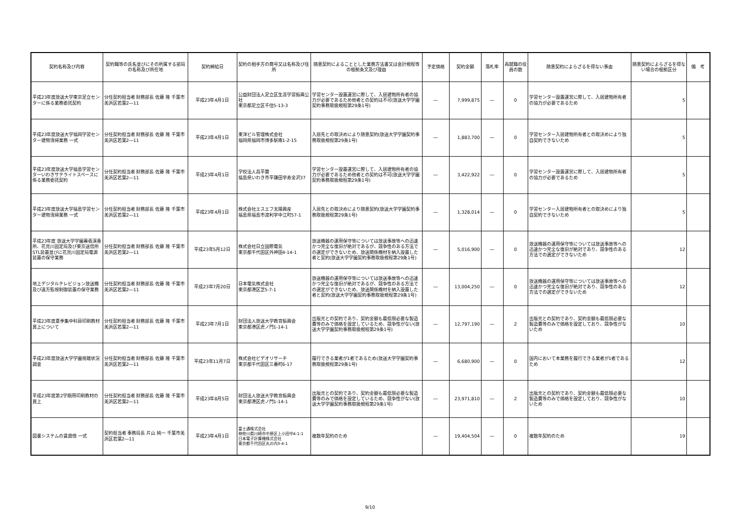| 契約名称及び内容 | 契約職等の氏名並びにその所属する部局の名称及び所在地 | 契約締結日 | 契約の相手方の商号又は名称及び住所 | 随意契約によることとした業務方法書又は会計規程等の根拠条文及び理由 | 予定価格 | 契約金額 | 落札率 | 再就職の役員の数 | 随意契約によらざるを得ない事由 | 随意契約によらざるを得ない場合の根拠区分 | 備 考 |
| --- | --- | --- | --- | --- | --- | --- | --- | --- | --- | --- | --- |
| 平成23年度放送大学東京足立センターに係る業務委託契約 | 分任契約担当者 財務部長 佐藤 隆 千葉市美浜区若葉2―11 | 平成23年4月1日 | 公益財団法人足立区生涯学習振興公社 東京都足立区千住5-13-3 | 学習センター設置運営に際して、入居建物所有者の協力が必要であるため他者との契約は不可(放送大学学園契約事務取扱規程第29条1号) | ― | 7,999,875 | ― | 0 | 学習センター設置運営に際して、入居建物所有者の協力が必要であるため | 5 | |
| 平成23年度放送大学福岡学習センター建物清掃業務 一式 | 分任契約担当者 財務部長 佐藤 隆 千葉市美浜区若葉2―11 | 平成23年4月1日 | 東洋ビル管理株式会社 福岡県福岡市博多駅南1-2-15 | 入居先との取決めにより随意契約(放送大学学園契約事務取扱規程第29条1号) | ― | 1,883,700 | ― | 0 | 学習センター入居建物所有者との取決めにより独自契約できないため | 5 | |
| 平成23年度放送大学福島学習センターいわきサテライトスペースに係る業務委託契約 | 分任契約担当者 財務部長 佐藤 隆 千葉市美浜区若葉2―11 | 平成23年4月1日 | 学校法人昌平黌 福島県いわき市平鎌田字寿金沢37 | 学習センター設置運営に際して、入居建物所有者の協力が必要であるため他者との契約は不可(放送大学学園契約事務取扱規程第29条1号) | ― | 3,422,922 | ― | 0 | 学習センター設置運営に際して、入居建物所有者の協力が必要であるため | 5 | |
| 平成23年度放送大学福島学習センター建物清掃業務 一式 | 分任契約担当者 財務部長 佐藤 隆 千葉市美浜区若葉2―11 | 平成23年4月1日 | 株式会社エスエフ太陽興産 福島県福島市渡利字中江町57-1 | 入居先との取決めにより随意契約(放送大学学園契約事務取扱規程第29条1号) | ― | 1,328,014 | ― | 0 | 学習センター入居建物所有者との取決めにより独自契約できないため | 5 | |
| 平成23年度 放送大学学園幕張演奏所、花見川固定局及び東京送信所STL装置並びに花見川固定局電源装置の保守業務 | 分任契約担当者 財務部長 佐藤 隆 千葉市美浜区若葉2―11 | 平成23年5月12日 | 株式会社日立国際電気 東京都千代田区外神田4-14-1 | 放送機器の運用保守等については放送事故等への迅速かつ完全な復旧が絶対であるが、競争性のある方法での選定ができないため、放送関係機材を納入設置した者と契約(放送大学学園契約事務取扱規程第29条1号) | ― | 5,016,900 | ― | 0 | 放送機器の運用保守等については放送事故等への迅速かつ完全な復旧が絶対であり、競争性のある方法での選定ができないため | 12 | |
| 地上デジタルテレビジョン放送機及び遠方監視制御装置の保守業務 | 分任契約担当者 財務部長 佐藤 隆 千葉市美浜区若葉2―11 | 平成23年7月20日 | 日本電気株式会社 東京都港区芝5-7-1 | 放送機器の運用保守等については放送事故等への迅速かつ完全な復旧が絶対であるが、競争性のある方法での選定ができないため、放送関係機材を納入設置した者と契約(放送大学学園契約事務取扱規程第29条1号) | ― | 13,004,250 | ― | 0 | 放送機器の運用保守等については放送事故等への迅速かつ完全な復旧が絶対であり、競争性のある方法での選定ができないため | 12 | |
| 平成23年度夏季集中科目印刷教材買上について | 分任契約担当者 財務部長 佐藤 隆 千葉市美浜区若葉2―11 | 平成23年7月1日 | 財団法人放送大学教育振興会 東京都港区虎ノ門1-14-1 | 出版元との契約であり、契約金額も最低限必要な製造費等のみで価格を設定しているため、競争性がない(放送大学学園契約事務取扱規程第29条1号) | ― | 12,797,190 | ― | 2 | 出版元との契約であり、契約金額も最低限必要な製造費等のみで価格を設定しており、競争性がないため | 10 | |
| 平成23年度放送大学学園視聴状況調査 | 分任契約担当者 財務部長 佐藤 隆 千葉市美浜区若葉2―11 | 平成23年11月7日 | 株式会社ビデオリサーチ 東京都千代田区三番町6-17 | 履行できる業者が1者であるため(放送大学学園契約事務取扱規程第29条1号) | ― | 6,680,900 | ― | 0 | 国内において本業務を履行できる業者が1者であるため | 12 | |
| 平成23年度第2学期用印刷教材の買上 | 分任契約担当者 財務部長 佐藤 隆 千葉市美浜区若葉2―11 | 平成23年8月5日 | 財団法人放送大学教育振興会 東京都港区虎ノ門1-14-1 | 出版元との契約であり、契約金額も最低限必要な製造費等のみで価格を設定しているため、競争性がない(放送大学学園契約事務取扱規程第29条1号) | ― | 23,971,810 | ― | 2 | 出版元との契約であり、契約金額も最低限必要な製造費等のみで価格を設定しており、競争性がないため | 10 | |
| 図書システムの賃貸借 一式 | 契約担当者 事務局長 片山 純一 千葉市美浜区若葉2―11 | 平成23年4月1日 | 富士通株式会社 神奈川県川崎市中原区上小田中4-1-1 日本電子計算機株式会社 東京都千代田区丸の内3-4-1 | 複数年契約のため | ― | 19,404,504 | ― | 0 | 複数年契約のため | 19 | |
9/10